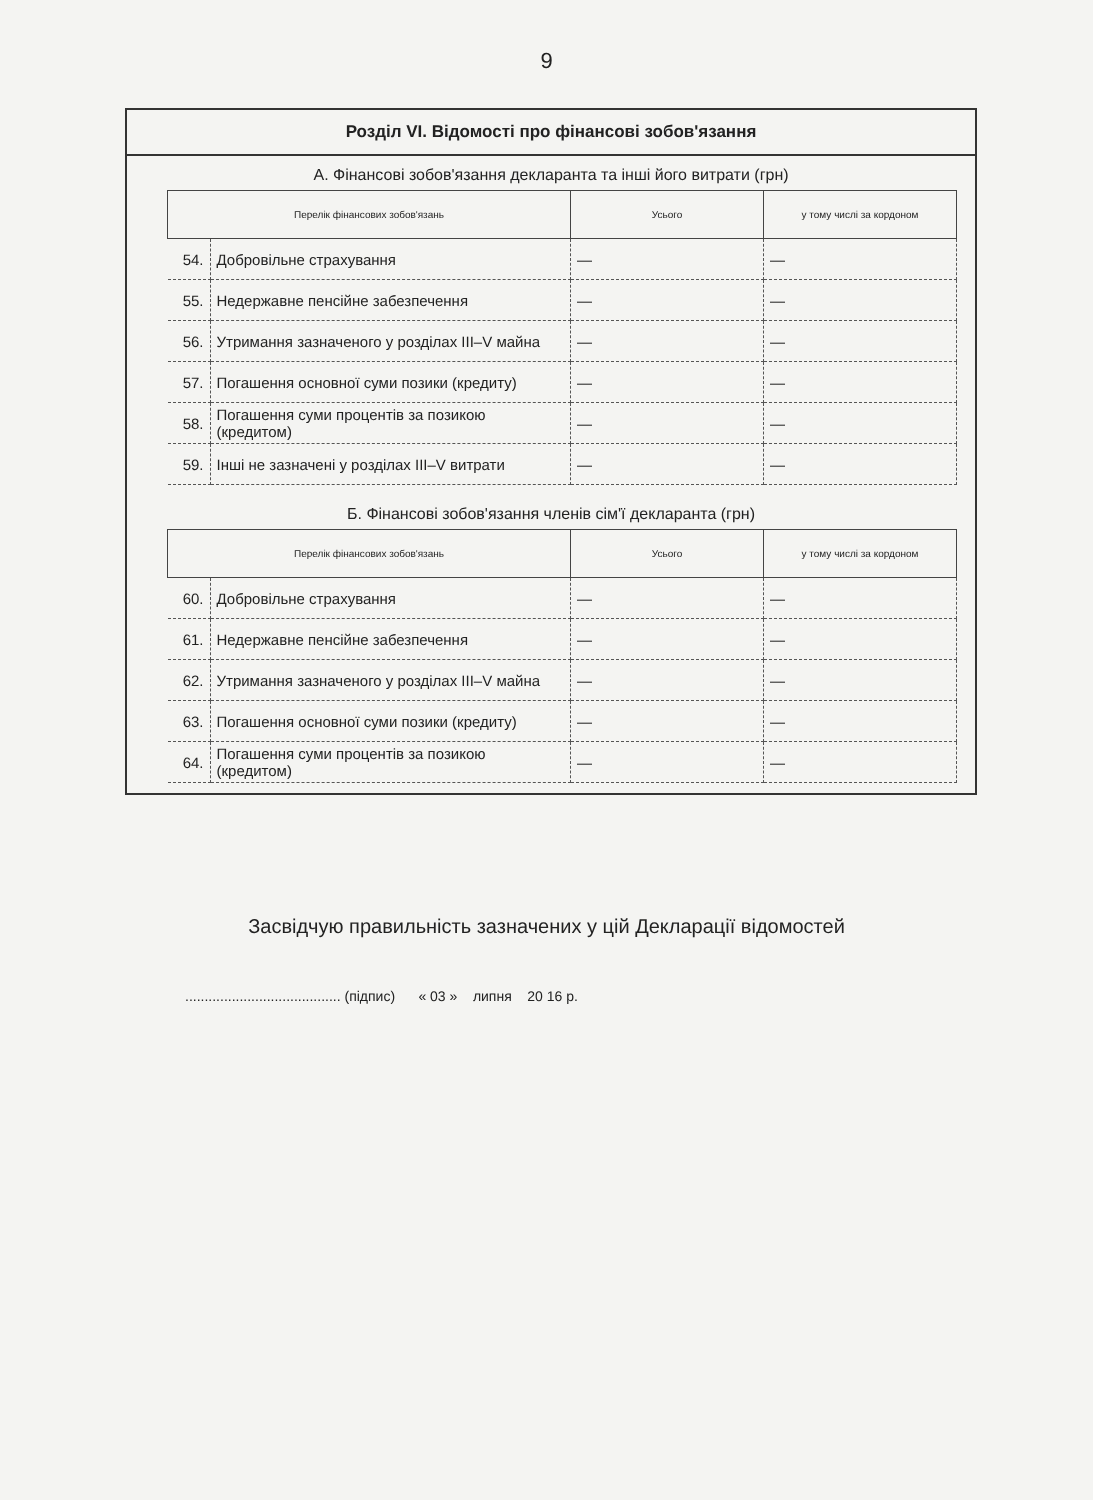9
Розділ VI. Відомості про фінансові зобов'язання
А. Фінансові зобов'язання декларанта та інші його витрати (грн)
| Перелік фінансових зобов'язань | | Усього | у тому числі за кордоном |
| --- | --- | --- | --- |
| 54. | Добровільне страхування | — | — |
| 55. | Недержавне пенсійне забезпечення | — | — |
| 56. | Утримання зазначеного у розділах III–V майна | — | — |
| 57. | Погашення основної суми позики (кредиту) | — | — |
| 58. | Погашення суми процентів за позикою (кредитом) | — | — |
| 59. | Інші не зазначені у розділах III–V витрати | — | — |
Б. Фінансові зобов'язання членів сім'ї декларанта (грн)
| Перелік фінансових зобов'язань | | Усього | у тому числі за кордоном |
| --- | --- | --- | --- |
| 60. | Добровільне страхування | — | — |
| 61. | Недержавне пенсійне забезпечення | — | — |
| 62. | Утримання зазначеного у розділах III–V майна | — | — |
| 63. | Погашення основної суми позики (кредиту) | — | — |
| 64. | Погашення суми процентів за позикою (кредитом) | — | — |
Засвідчую правильність зазначених у цій Декларації відомостей
........................................ (підпис) « 03 » липня 20 16 р.